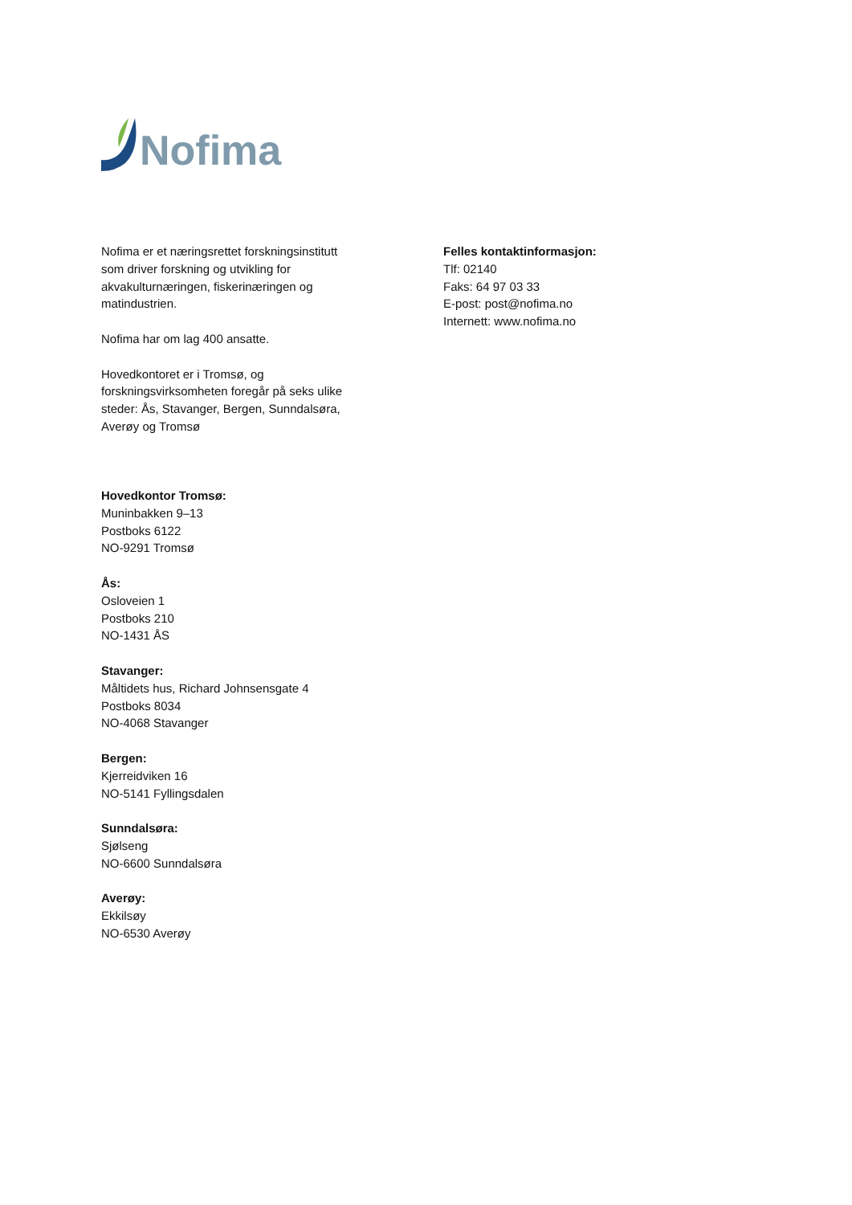Nofima
Nofima er et næringsrettet forskningsinstitutt
som driver forskning og utvikling for
akvakulturnæringen, fiskerinæringen og
matindustrien.
Nofima har om lag 400 ansatte.
Hovedkontoret er i Tromsø, og
forskningsvirksomheten foregår på seks ulike
steder: Ås, Stavanger, Bergen, Sunndalsøra,
Averøy og Tromsø
Felles kontaktinformasjon:
Tlf: 02140
Faks: 64 97 03 33
E-post: post@nofima.no
Internett: www.nofima.no
Hovedkontor Tromsø:
Muninbakken 9–13
Postboks 6122
NO-9291 Tromsø
Ås:
Osloveien 1
Postboks 210
NO-1431 ÅS
Stavanger:
Måltidets hus, Richard Johnsensgate 4
Postboks 8034
NO-4068 Stavanger
Bergen:
Kjerreidviken 16
NO-5141 Fyllingsdalen
Sunndalsøra:
Sjølseng
NO-6600 Sunndalsøra
Averøy:
Ekkilsøy
NO-6530 Averøy